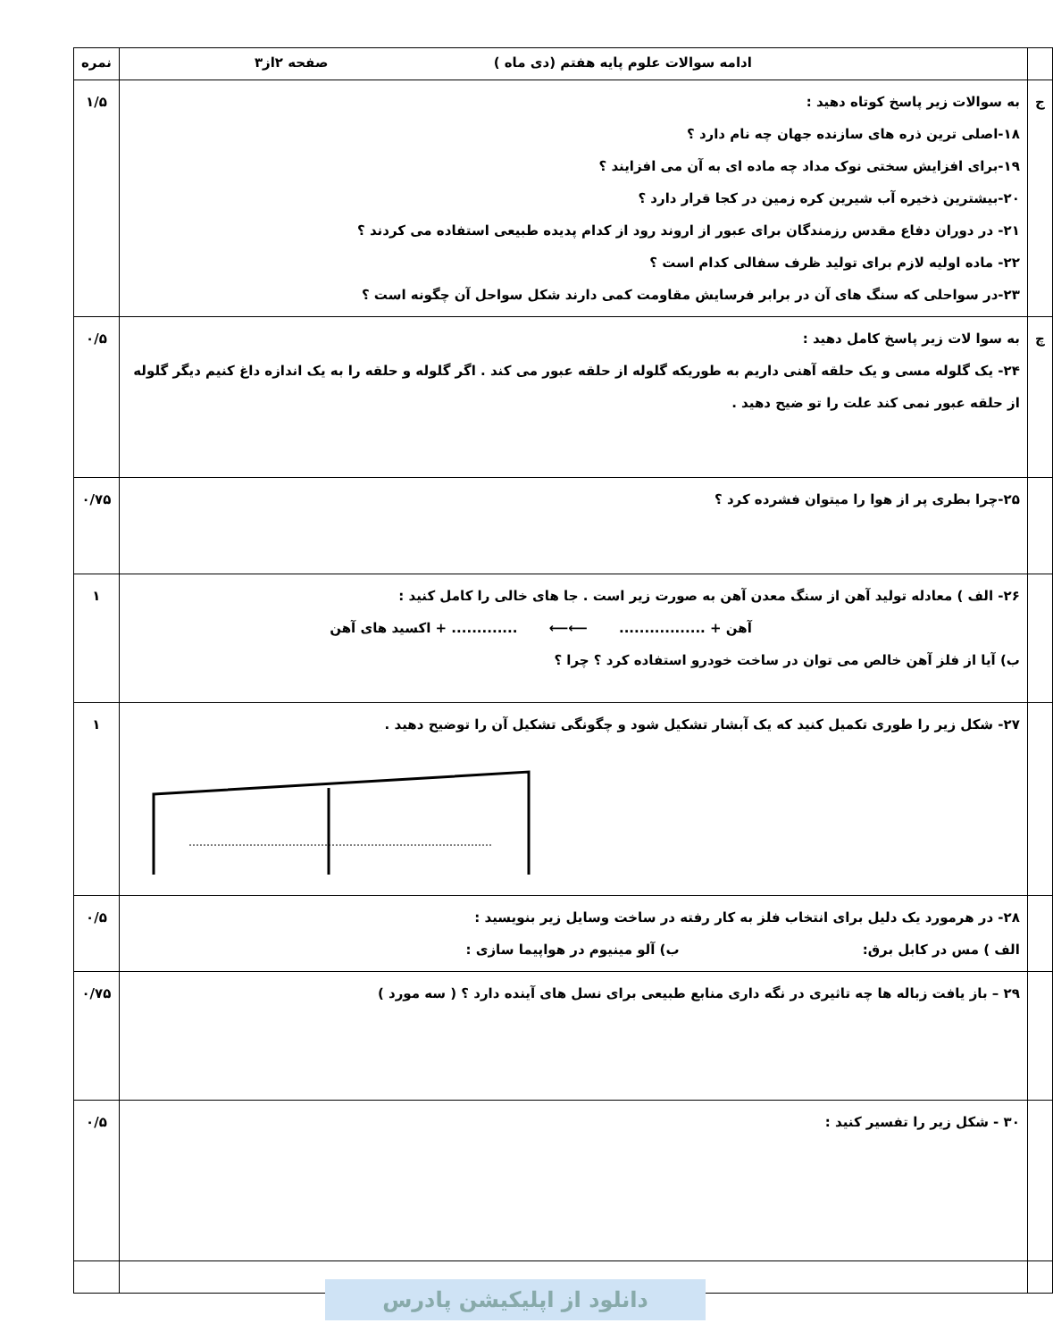| | ادامه سوالات علوم پایه هفتم (دی ماه ) صفحه ۲از۳ | نمره |
| ج | به سوالات زیر پاسخ کوتاه دهید : ۱۸-اصلی ترین ذره های سازنده جهان چه نام دارد ؟ ۱۹-برای افزایش سختی نوک مداد چه ماده ای به آن می افزایند ؟ ۲۰-بیشترین ذخیره آب شیرین کره زمین در کجا قرار دارد ؟ ۲۱- در دوران دفاع مقدس رزمندگان برای عبور از اروند رود از کدام پدیده طبیعی استفاده می کردند ؟ ۲۲- ماده اولیه لازم برای تولید ظرف سفالی کدام است ؟ ۲۳-در سواحلی که سنگ های آن در برابر فرسایش مقاومت کمی دارند شکل سواحل آن چگونه است ؟ | ۱/۵ |
| چ | به سوا لات زیر پاسخ کامل دهید : ۲۴- یک گلوله مسی و یک حلقه آهنی داریم به طوریکه گلوله از حلقه عبور می کند . اگر گلوله و حلقه را به یک اندازه داغ کنیم دیگر گلوله از حلقه عبور نمی کند علت را تو ضیح دهید . | ۰/۵ |
| | ۲۵-چرا بطری پر از هوا را میتوان فشرده کرد ؟ | ۰/۷۵ |
| | ۲۶- الف ) معادله تولید آهن از سنگ معدن آهن به صورت زیر است . جا های خالی را کامل کنید : آهن + ................. ⟵⟵ ............. + اکسید های آهن ب) آیا از فلز آهن خالص می توان در ساخت خودرو استفاده کرد ؟ چرا ؟ | ۱ |
| | ۲۷- شکل زیر را طوری تکمیل کنید که یک آبشار تشکیل شود و چگونگی تشکیل آن را توضیح دهید . | ۱ |
| | ۲۸- در هرمورد یک دلیل برای انتخاب فلز به کار رفته در ساخت وسایل زیر بنویسید : الف ) مس در کابل برق: ب) آلو مینیوم در هواپیما سازی : | ۰/۵ |
| | ۲۹ – باز یافت زباله ها چه تاثیری در نگه داری منابع طبیعی برای نسل های آینده دارد ؟ ( سه مورد ) | ۰/۷۵ |
| | ۳۰ - شکل زیر را تفسیر کنید : | ۰/۵ |
دانلود از اپلیکیشن پادرس